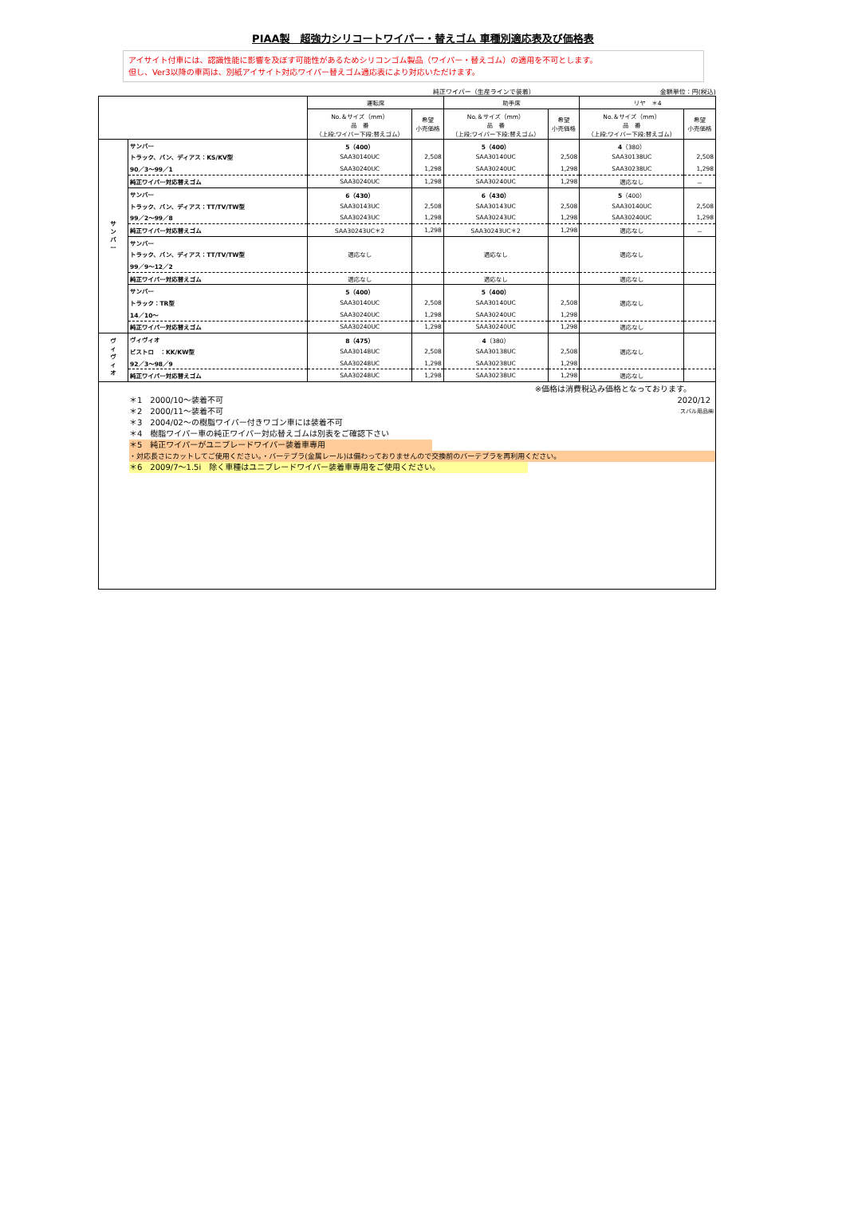PIAA製　超強力シリコートワイパー・替えゴム 車種別適応表及び価格表
アイサイト付車には、認識性能に影響を及ぼす可能性があるためシリコンゴム製品（ワイパー・替えゴム）の適用を不可とします。
但し、Ver3以降の車両は、別紙アイサイト対応ワイパー替えゴム適応表により対応いただけます。
純正ワイパー（生産ラインで装着） 金額単位：円(税込)
| | | 運転席 | | 助手席 | | リヤ ＊4 | |
| --- | --- | --- | --- | --- | --- | --- | --- |
| | | No.＆サイズ（mm） 品 番 （上段:ワイパー下段:替えゴム） | 希望 小売価格 | No.＆サイズ（mm） 品 番 （上段:ワイパー下段:替えゴム） | 希望 小売価格 | No.＆サイズ（mm） 品 番 （上段:ワイパー下段:替えゴム） | 希望 小売価格 |
| サ ン バ ー | サンバー | 5（400） | | 5（400） | | 4 （380） | |
| | トラック、バン、ディアス：KS/KV型 | SAA30140UC | 2,508 | SAA30140UC | 2,508 | SAA30138UC | 2,508 |
| | 90／3～99／1 | SAA30240UC | 1,298 | SAA30240UC | 1,298 | SAA30238UC | 1,298 |
| | 純正ワイパー対応替えゴム | SAA30240UC | 1,298 | SAA30240UC | 1,298 | 適応なし | － |
| | サンバー | 6（430） | | 6（430） | | 5 （400） | |
| | トラック、バン、ディアス：TT/TV/TW型 | SAA30143UC | 2,508 | SAA30143UC | 2,508 | SAA30140UC | 2,508 |
| | 99／2～99／8 | SAA30243UC | 1,298 | SAA30243UC | 1,298 | SAA30240UC | 1,298 |
| | 純正ワイパー対応替えゴム | SAA30243UC＊2 | 1,298 | SAA30243UC＊2 | 1,298 | 適応なし | － |
| | サンバー | | | | | | |
| | トラック、バン、ディアス：TT/TV/TW型 | 適応なし | | 適応なし | | 適応なし | |
| | 99／9～12／2 | | | | | | |
| | 純正ワイパー対応替えゴム | 適応なし | | 適応なし | | 適応なし | |
| | サンバー | 5（400） | | 5（400） | | | |
| | トラック：TR型 | SAA30140UC | 2,508 | SAA30140UC | 2,508 | 適応なし | |
| | 14／10～ | SAA30240UC | 1,298 | SAA30240UC | 1,298 | | |
| | 純正ワイパー対応替えゴム | SAA30240UC | 1,298 | SAA30240UC | 1,298 | 適応なし | |
| ヴ ィ ヴ ィ オ | ヴィヴィオ | 8（475） | | 4 （380） | | | |
| | ビストロ ：KK/KW型 | SAA30148UC | 2,508 | SAA30138UC | 2,508 | 適応なし | |
| | 92／3～98／9 | SAA30248UC | 1,298 | SAA30238UC | 1,298 | | |
| | 純正ワイパー対応替えゴム | SAA30248UC | 1,298 | SAA30238UC | 1,298 | 適応なし | |
※価格は消費税込み価格となっております。
＊1　2000/10～装着不可 2020/12
＊2　2000/11～装着不可 スバル用品㈱
＊3　2004/02～の樹脂ワイパー付きワゴン車には装着不可
＊4　樹脂ワイパー車の純正ワイパー対応替えゴムは別表をご確認下さい
＊5　純正ワイパーがユニブレードワイパー装着車専用
・対応長さにカットしてご使用ください。・バーテブラ(金属レール)は備わっておりませんので交換前のバーテブラを再利用ください。
＊6　2009/7～1.5i　除く車種はユニブレードワイパー装着車専用をご使用ください。